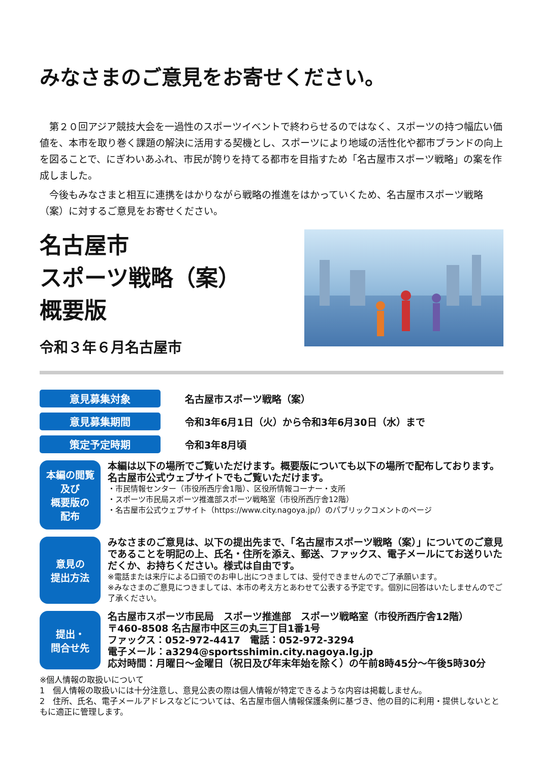みなさまのご意見をお寄せください。
第２０回アジア競技大会を一過性のスポーツイベントで終わらせるのではなく、スポーツの持つ幅広い価値を、本市を取り巻く課題の解決に活用する契機とし、スポーツにより地域の活性化や都市ブランドの向上を図ることで、にぎわいあふれ、市民が誇りを持てる都市を目指すため「名古屋市スポーツ戦略」の案を作成しました。
今後もみなさまと相互に連携をはかりながら戦略の推進をはかっていくため、名古屋市スポーツ戦略（案）に対するご意見をお寄せください。
名古屋市
スポーツ戦略（案）
概要版
令和３年６月名古屋市
意見募集対象
名古屋市スポーツ戦略（案）
意見募集期間
令和3年6月1日（火）から令和3年6月30日（水）まで
策定予定時期
令和3年8月頃
本編の閲覧
及び
概要版の
配布
本編は以下の場所でご覧いただけます。概要版についても以下の場所で配布しております。
名古屋市公式ウェブサイトでもご覧いただけます。
・市民情報センター（市役所西庁舎1階）、区役所情報コーナー・支所
・スポーツ市民局スポーツ推進部スポーツ戦略室（市役所西庁舎12階）
・名古屋市公式ウェブサイト（https://www.city.nagoya.jp/）のパブリックコメントのページ
意見の
提出方法
みなさまのご意見は、以下の提出先まで、「名古屋市スポーツ戦略（案）」についてのご意見であることを明記の上、氏名・住所を添え、郵送、ファックス、電子メールにてお送りいただくか、お持ちください。様式は自由です。
※電話または来庁による口頭でのお申し出につきましては、受付できませんのでご了承願います。
※みなさまのご意見につきましては、本市の考え方とあわせて公表する予定です。個別に回答はいたしませんのでご了承ください。
提出・
問合せ先
名古屋市スポーツ市民局　スポーツ推進部　スポーツ戦略室（市役所西庁舎12階）
〒460-8508 名古屋市中区三の丸三丁目1番1号
ファックス：052-972-4417　電話：052-972-3294
電子メール：a3294@sportsshimin.city.nagoya.lg.jp
応対時間：月曜日～金曜日（祝日及び年末年始を除く）の午前8時45分～午後5時30分
※個人情報の取扱いについて
1　個人情報の取扱いには十分注意し、意見公表の際は個人情報が特定できるような内容は掲載しません。
2　住所、氏名、電子メールアドレスなどについては、名古屋市個人情報保護条例に基づき、他の目的に利用・提供しないとともに適正に管理します。